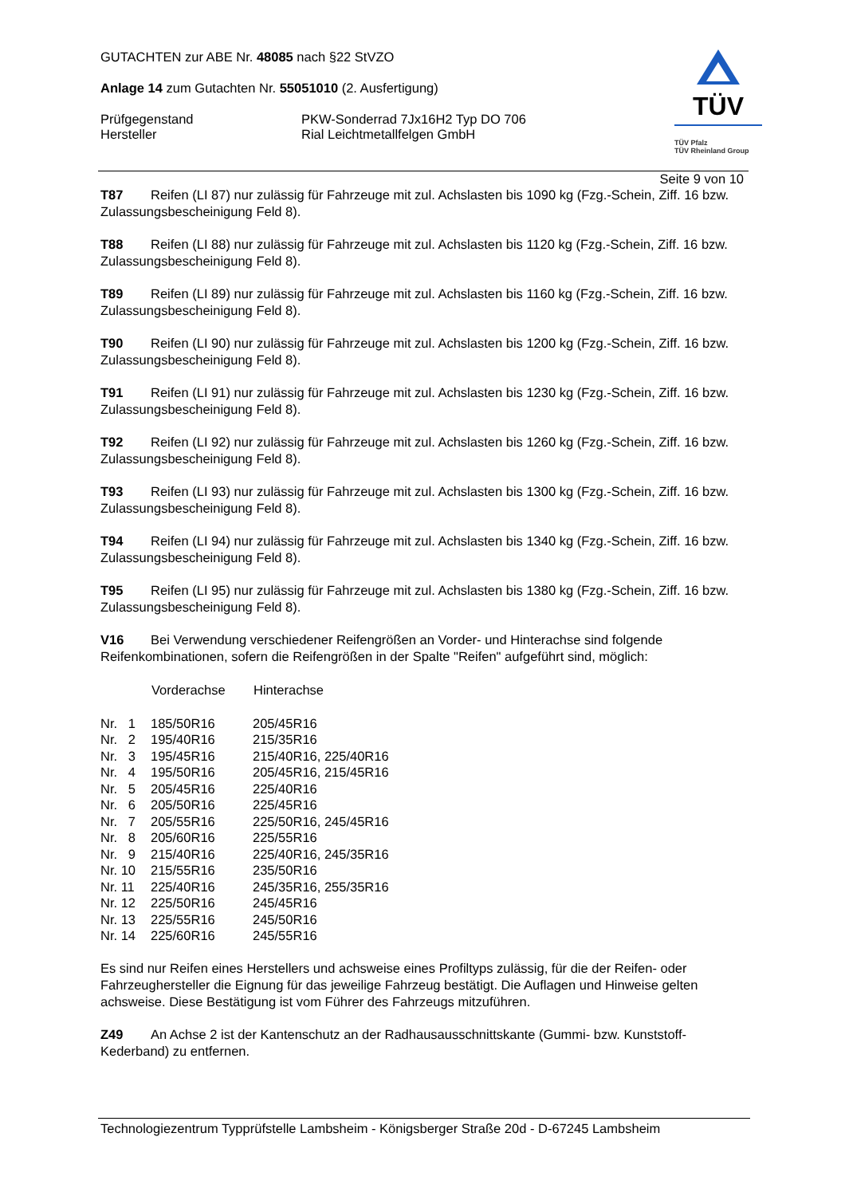GUTACHTEN zur ABE Nr. 48085 nach §22 StVZO
Anlage 14 zum Gutachten Nr. 55051010 (2. Ausfertigung)
Prüfgegenstand
Hersteller
PKW-Sonderrad 7Jx16H2 Typ DO 706
Rial Leichtmetallfelgen GmbH
TÜV
TÜV Pfalz
TÜV Rheinland Group
Seite 9 von 10
T87 Reifen (LI 87) nur zulässig für Fahrzeuge mit zul. Achslasten bis 1090 kg (Fzg.-Schein, Ziff. 16 bzw. Zulassungsbescheinigung Feld 8).
T88 Reifen (LI 88) nur zulässig für Fahrzeuge mit zul. Achslasten bis 1120 kg (Fzg.-Schein, Ziff. 16 bzw. Zulassungsbescheinigung Feld 8).
T89 Reifen (LI 89) nur zulässig für Fahrzeuge mit zul. Achslasten bis 1160 kg (Fzg.-Schein, Ziff. 16 bzw. Zulassungsbescheinigung Feld 8).
T90 Reifen (LI 90) nur zulässig für Fahrzeuge mit zul. Achslasten bis 1200 kg (Fzg.-Schein, Ziff. 16 bzw. Zulassungsbescheinigung Feld 8).
T91 Reifen (LI 91) nur zulässig für Fahrzeuge mit zul. Achslasten bis 1230 kg (Fzg.-Schein, Ziff. 16 bzw. Zulassungsbescheinigung Feld 8).
T92 Reifen (LI 92) nur zulässig für Fahrzeuge mit zul. Achslasten bis 1260 kg (Fzg.-Schein, Ziff. 16 bzw. Zulassungsbescheinigung Feld 8).
T93 Reifen (LI 93) nur zulässig für Fahrzeuge mit zul. Achslasten bis 1300 kg (Fzg.-Schein, Ziff. 16 bzw. Zulassungsbescheinigung Feld 8).
T94 Reifen (LI 94) nur zulässig für Fahrzeuge mit zul. Achslasten bis 1340 kg (Fzg.-Schein, Ziff. 16 bzw. Zulassungsbescheinigung Feld 8).
T95 Reifen (LI 95) nur zulässig für Fahrzeuge mit zul. Achslasten bis 1380 kg (Fzg.-Schein, Ziff. 16 bzw. Zulassungsbescheinigung Feld 8).
V16 Bei Verwendung verschiedener Reifengrößen an Vorder- und Hinterachse sind folgende Reifenkombinationen, sofern die Reifengrößen in der Spalte "Reifen" aufgeführt sind, möglich:
| | Vorderachse | Hinterachse |
| --- | --- | --- |
| Nr. 1 | 185/50R16 | 205/45R16 |
| Nr. 2 | 195/40R16 | 215/35R16 |
| Nr. 3 | 195/45R16 | 215/40R16, 225/40R16 |
| Nr. 4 | 195/50R16 | 205/45R16, 215/45R16 |
| Nr. 5 | 205/45R16 | 225/40R16 |
| Nr. 6 | 205/50R16 | 225/45R16 |
| Nr. 7 | 205/55R16 | 225/50R16, 245/45R16 |
| Nr. 8 | 205/60R16 | 225/55R16 |
| Nr. 9 | 215/40R16 | 225/40R16, 245/35R16 |
| Nr. 10 | 215/55R16 | 235/50R16 |
| Nr. 11 | 225/40R16 | 245/35R16, 255/35R16 |
| Nr. 12 | 225/50R16 | 245/45R16 |
| Nr. 13 | 225/55R16 | 245/50R16 |
| Nr. 14 | 225/60R16 | 245/55R16 |
Es sind nur Reifen eines Herstellers und achsweise eines Profiltyps zulässig, für die der Reifen- oder Fahrzeughersteller die Eignung für das jeweilige Fahrzeug bestätigt. Die Auflagen und Hinweise gelten achsweise. Diese Bestätigung ist vom Führer des Fahrzeugs mitzuführen.
Z49 An Achse 2 ist der Kantenschutz an der Radhausausschnittskante (Gummi- bzw. Kunststoff-Kederband) zu entfernen.
Technologiezentrum Typprüfstelle Lambsheim - Königsberger Straße 20d - D-67245 Lambsheim